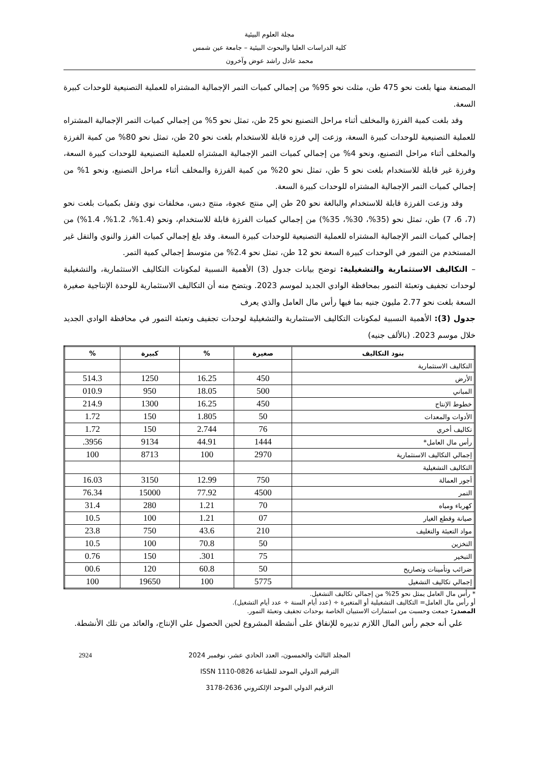مجلة العلوم البيئية
كلية الدراسات العليا والبحوث البيئية – جامعة عين شمس
محمد عادل راشد عوض وآخرون
المصنعة منها بلغت نحو 475 طن، مثلت نحو 95% من إجمالي كميات التمر الإجمالية المشتراه للعملية التصنيعية للوحدات كبيرة السعة.
وقد بلغت كمية الفرزة والمخلف أثناء مراحل التصنيع نحو 25 طن، تمثل نحو 5% من إجمالي كميات التمر الإجمالية المشتراه للعملية التصنيعية للوحدات كبيرة السعة، وزعت إلي فرزه قابلة للاستخدام بلغت نحو 20 طن، تمثل نحو 80% من كمية الفرزة والمخلف أثناء مراحل التصنيع، ونحو 4% من إجمالي كميات التمر الإجمالية المشتراه للعملية التصنيعية للوحدات كبيرة السعة، وفرزة غير قابلة للاستخدام بلغت نحو 5 طن، تمثل نحو 20% من كمية الفرزة والمخلف أثناء مراحل التصنيع، ونحو 1% من إجمالي كميات التمر الإجمالية المشتراه للوحدات كبيرة السعة.
وقد وزعت الفرزة قابلة للاستخدام والبالغة نحو 20 طن إلي منتج عجوة، منتج دبس، مخلفات نوي وتفل بكميات بلغت نحو (7، 6، 7) طن، تمثل نحو (35%، 30%، 35%) من إجمالي كميات الفرزة قابلة للاستخدام، ونحو (1.4%، 1.2%، 1.4%) من إجمالي كميات التمر الإجمالية المشتراه للعملية التصنيعية للوحدات كبيرة السعة. وقد بلغ إجمالي كميات الفرز والنوي والتفل غير المستخدم من التمور في الوحدات كبيرة السعة نحو 12 طن، تمثل نحو 2.4% من متوسط إجمالي كمية التمر.
– التكاليف الاستثمارية والتشغيلية: توضح بيانات جدول (3) الأهمية النسبية لمكونات التكاليف الاستثمارية، والتشغيلية لوحدات تجفيف وتعبئة التمور بمحافظة الوادي الجديد لموسم 2023. ويتضح منه أن التكاليف الاستثمارية للوحدة الإنتاجية صغيرة السعة بلغت نحو 2.77 مليون جنيه بما فيها رأس مال العامل والذي يعرف
جدول (3): الأهمية النسبية لمكونات التكاليف الاستثمارية والتشغيلية لوحدات تجفيف وتعبئة التمور في محافظة الوادي الجديد خلال موسم 2023. (بالألف جنيه)
| بنود التكاليف | صغيرة | % | كبيرة | % |
| --- | --- | --- | --- | --- |
| التكاليف الاستثمارية | | | | |
| الأرض | 450 | 16.25 | 1250 | 514.3 |
| المباني | 500 | 18.05 | 950 | 010.9 |
| خطوط الإنتاج | 450 | 16.25 | 1300 | 214.9 |
| الأدوات والمعدات | 50 | 1.805 | 150 | 1.72 |
| تكاليف أخري | 76 | 2.744 | 150 | 1.72 |
| رأس مال العامل* | 1444 | 44.91 | 9134 | 3956. |
| إجمالي التكاليف الاستثمارية | 2970 | 100 | 8713 | 100 |
| التكاليف التشغيلية | | | | |
| أجور العمالة | 750 | 12.99 | 3150 | 16.03 |
| التمر | 4500 | 77.92 | 15000 | 76.34 |
| كهرباء ومياه | 70 | 1.21 | 280 | 31.4 |
| صيانة وقطع الغيار | 07 | 1.21 | 100 | 10.5 |
| مواد التعبئة والتغليف | 210 | 43.6 | 750 | 23.8 |
| التخزين | 50 | 70.8 | 100 | 10.5 |
| التبخير | 75 | 301. | 150 | 0.76 |
| ضرائب وتأمينات وتصاريح | 50 | 60.8 | 120 | 00.6 |
| إجمالي تكاليف التشغيل | 5775 | 100 | 19650 | 100 |
* رأس مال العامل يمثل نحو 25% من إجمالي تكاليف التشغيل.
أو رأس مال العامل= التكاليف التشغيلية أو المتغيرة ÷ (عدد أيام السنة ÷ عدد أيام التشغيل).
المصدر: جمعت وحسبت من استمارات الاستبيان الخاصة بوحدات تجفيف وتعبئة التمور.
علي أنه حجم رأس المال اللازم تدبيره للإنفاق على أنشطة المشروع لحين الحصول علي الإنتاج، والعائد من تلك الأنشطة.
2924 المجلد الثالث والخمسون، العدد الحادي عشر، نوفمبر 2024
الترقيم الدولي الموحد للطباعة ISSN 1110-0826
الترقيم الدولي الموحد الإلكتروني 2636-3178